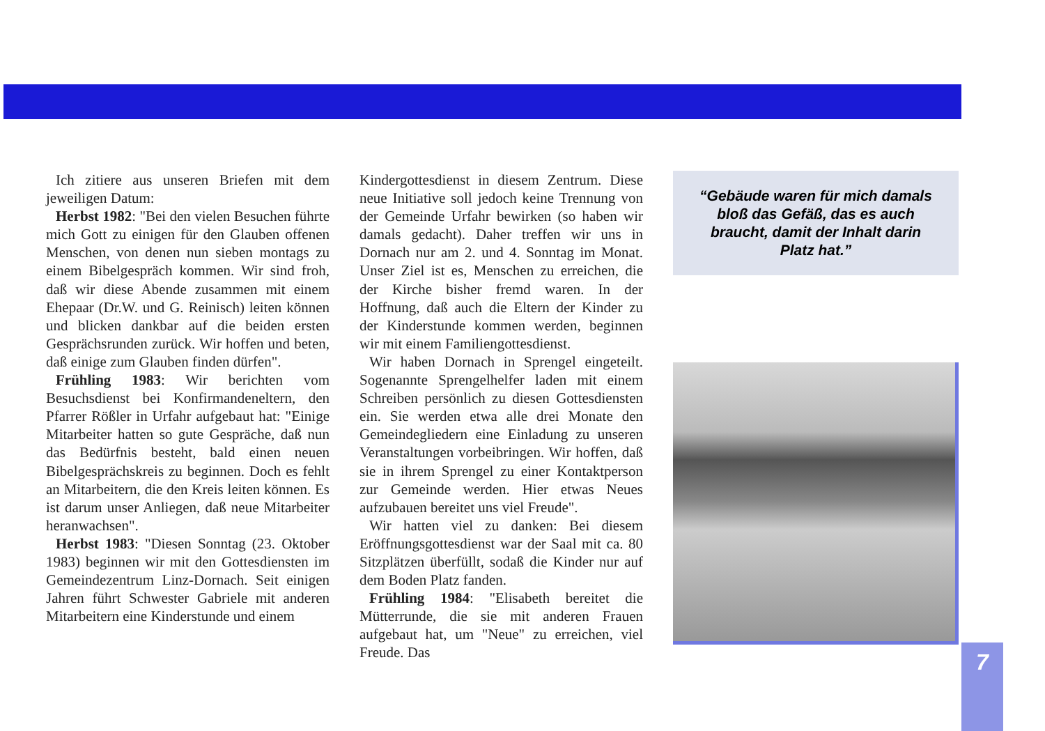Ich zitiere aus unseren Briefen mit dem jeweiligen Datum:
Herbst 1982: "Bei den vielen Besuchen führte mich Gott zu einigen für den Glauben offenen Menschen, von denen nun sieben montags zu einem Bibelgespräch kommen. Wir sind froh, daß wir diese Abende zusammen mit einem Ehepaar (Dr.W. und G. Reinisch) leiten können und blicken dankbar auf die beiden ersten Gesprächsrunden zurück. Wir hoffen und beten, daß einige zum Glauben finden dürfen".
Frühling 1983: Wir berichten vom Besuchsdienst bei Konfirmandeneltern, den Pfarrer Rößler in Urfahr aufgebaut hat: "Einige Mitarbeiter hatten so gute Gespräche, daß nun das Bedürfnis besteht, bald einen neuen Bibelgesprächskreis zu beginnen. Doch es fehlt an Mitarbeitern, die den Kreis leiten können. Es ist darum unser Anliegen, daß neue Mitarbeiter heranwachsen".
Herbst 1983: "Diesen Sonntag (23. Oktober 1983) beginnen wir mit den Gottesdiensten im Gemeindezentrum Linz-Dornach. Seit einigen Jahren führt Schwester Gabriele mit anderen Mitarbeitern eine Kinderstunde und einem
Kindergottesdienst in diesem Zentrum. Diese neue Initiative soll jedoch keine Trennung von der Gemeinde Urfahr bewirken (so haben wir damals gedacht). Daher treffen wir uns in Dornach nur am 2. und 4. Sonntag im Monat. Unser Ziel ist es, Menschen zu erreichen, die der Kirche bisher fremd waren. In der Hoffnung, daß auch die Eltern der Kinder zu der Kinderstunde kommen werden, beginnen wir mit einem Familiengottesdienst.
Wir haben Dornach in Sprengel eingeteilt. Sogenannte Sprengelhelfer laden mit einem Schreiben persönlich zu diesen Gottesdiensten ein. Sie werden etwa alle drei Monate den Gemeindegliedern eine Einladung zu unseren Veranstaltungen vorbeibringen. Wir hoffen, daß sie in ihrem Sprengel zu einer Kontaktperson zur Gemeinde werden. Hier etwas Neues aufzubauen bereitet uns viel Freude".
Wir hatten viel zu danken: Bei diesem Eröffnungsgottesdienst war der Saal mit ca. 80 Sitzplätzen überfüllt, sodaß die Kinder nur auf dem Boden Platz fanden.
Frühling 1984: "Elisabeth bereitet die Mütterrunde, die sie mit anderen Frauen aufgebaut hat, um "Neue" zu erreichen, viel Freude. Das
“Gebäude waren für mich damals bloß das Gefäß, das es auch braucht, damit der Inhalt darin Platz hat.”
7